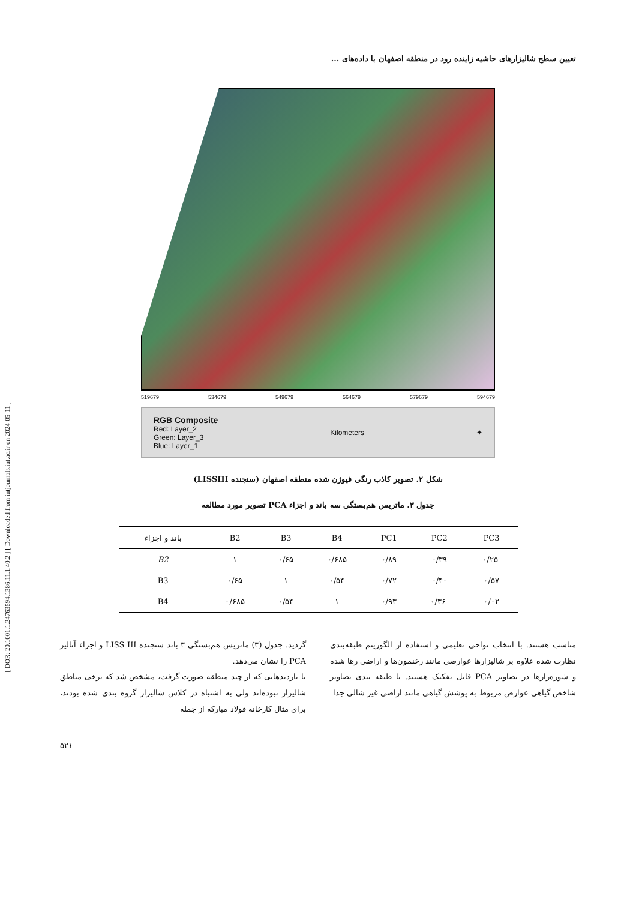[ DOR: 20.1001.1.24763594.1386.11.1.40.2 ] [ Downloaded from iutjournals.iut.ac.ir on 2024-05-11 ]
تعیین سطح شالیزارهای حاشیه زاینده رود در منطقه اصفهان با داده‌های ...
519679 534679 549679 564679 579679 594679
RGB Composite
Red: Layer_2
Green: Layer_3
Blue: Layer_1
Kilometers ✦
شکل ۲. تصویر کاذب رنگی فیوژن شده منطقه اصفهان (سنجنده LISSIII)
جدول ۳. ماتریس هم‌بستگی سه باند و اجزاء PCA تصویر مورد مطالعه
| PC3 | PC2 | PC1 | B4 | B3 | B2 | باند و اجزاء |
| --- | --- | --- | --- | --- | --- | --- |
| -۰/۲۵ | ۰/۳۹ | ۰/۸۹ | ۰/۶۸۵ | ۰/۶۵ | ۱ | B2 |
| ۰/۵۷ | ۰/۴۰ | ۰/۷۲ | ۰/۵۴ | ۱ | ۰/۶۵ | B3 |
| ۰/۰۲ | -۰/۳۶ | ۰/۹۳ | ۱ | ۰/۵۴ | ۰/۶۸۵ | B4 |
مناسب هستند. با انتخاب نواحی تعلیمی و استفاده از الگوریتم طبقه‌بندی نظارت شده علاوه بر شالیزارها عوارضی مانند رخنمون‌ها و اراضی رها شده و شوره‌زارها در تصاویر PCA قابل تفکیک هستند. با طبقه بندی تصاویر شاخص گیاهی عوارض مربوط به پوشش گیاهی مانند اراضی غیر شالی جدا
گردید. جدول (۳) ماتریس هم‌بستگی ۳ باند سنجنده LISS III و اجزاء آنالیز PCA را نشان می‌دهد.
با بازدیدهایی که از چند منطقه صورت گرفت، مشخص شد که برخی مناطق شالیزار نبوده‌اند ولی به اشتباه در کلاس شالیزار گروه بندی شده بودند، برای مثال کارخانه فولاد مبارکه از جمله
۵۲۱